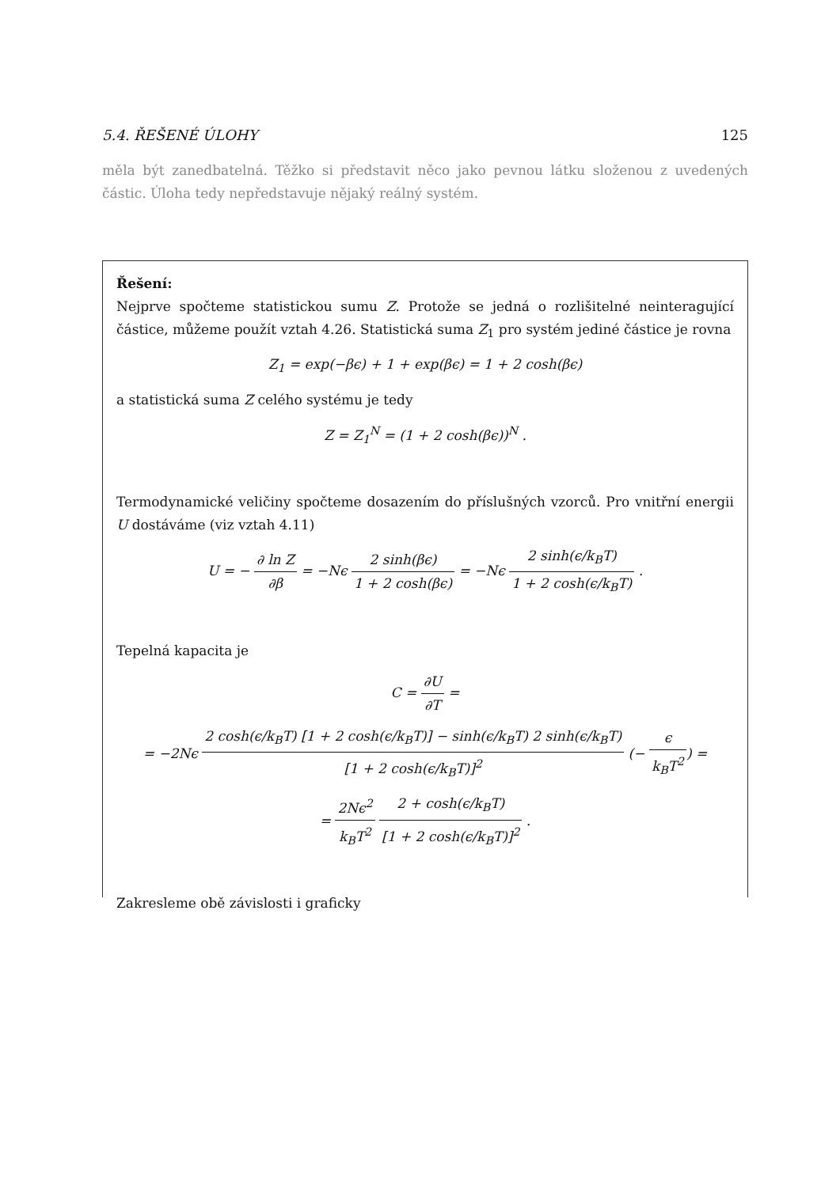5.4. ŘEŠENÉ ÚLOHY 125
měla být zanedbatelná. Těžko si představit něco jako pevnou látku složenou z uvedených částic. Úloha tedy nepředstavuje nějaký reálný systém.
Řešení:
Nejprve spočteme statistickou sumu Z. Protože se jedná o rozlišitelné neinteragující částice, můžeme použít vztah 4.26. Statistická suma Z<sub>1</sub> pro systém jediné částice je rovna
Z<sub>1</sub> = exp(−βϵ) + 1 + exp(βϵ) = 1 + 2 cosh(βϵ)
a statistická suma Z celého systému je tedy
Z = Z<sub>1</sub><sup>N</sup> = (1 + 2 cosh(βϵ))<sup>N</sup> .
Termodynamické veličiny spočteme dosazením do příslušných vzorců. Pro vnitřní energii U dostáváme (viz vztah 4.11)
U = − ∂ ln Z ∂β = −Nϵ 2 sinh(βϵ) 1 + 2 cosh(βϵ) = −Nϵ 2 sinh(ϵ/k<sub>B</sub>T) 1 + 2 cosh(ϵ/k<sub>B</sub>T) .
Tepelná kapacita je
C = ∂U ∂T =
= −2Nϵ 2 cosh(ϵ/k<sub>B</sub>T) [1 + 2 cosh(ϵ/k<sub>B</sub>T)] − sinh(ϵ/k<sub>B</sub>T) 2 sinh(ϵ/k<sub>B</sub>T) [1 + 2 cosh(ϵ/k<sub>B</sub>T)]<sup>2</sup> (− ϵ k<sub>B</sub>T<sup>2</sup>) =
= 2Nϵ<sup>2</sup> k<sub>B</sub>T<sup>2</sup> 2 + cosh(ϵ/k<sub>B</sub>T) [1 + 2 cosh(ϵ/k<sub>B</sub>T)]<sup>2</sup> .
Zakresleme obě závislosti i graficky